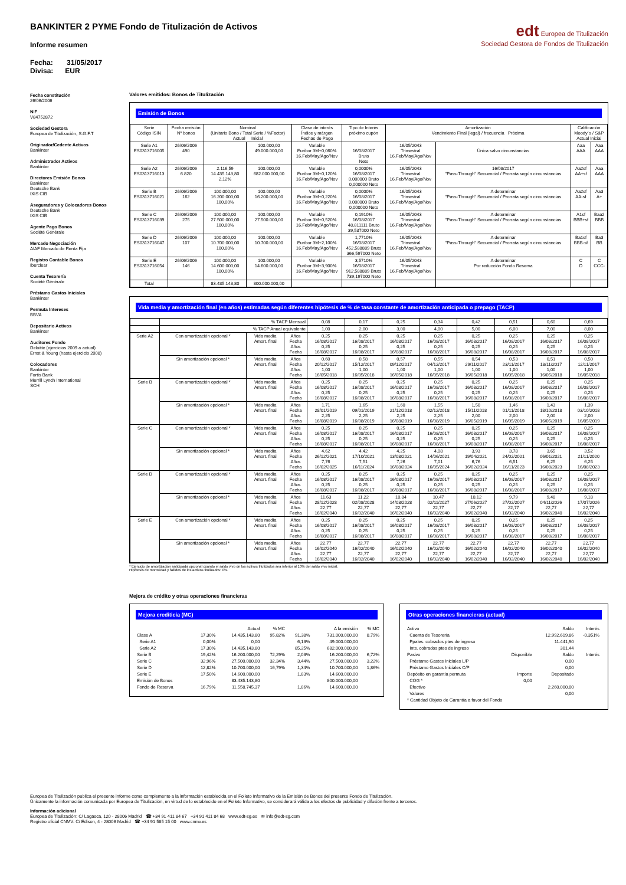BANKINTER 2 PYME Fondo de Titulización de Activos
Informe resumen
Fecha: 31/05/2017
Divisa: EUR
edt Europea de Titulización
Sociedad Gestora de Fondos de Titulización
Fecha constitución
26/06/2006
NIF
V84752872
Sociedad Gestora
Europea de Titulización, S.G.F.T
Originador/Cedente Activos
Bankinter
Administrador Activos
Bankinter
Directores Emisión Bonos
Bankinter
Deutsche Bank
IXIS CIB
Aseguradores y Colocadores Bonos
Deutsche Bank
IXIS CIB
Agente Pago Bonos
Société Générale
Mercado Negociación
AIAF Mercado de Renta Fija
Registro Contable Bonos
Iberclear
Cuenta Tesorería
Société Générale
Préstamo Gastos Iniciales
Bankinter
Permuta Intereses
BBVA
Depositario Activos
Bankinter
Auditores Fondo
Deloitte (ejercicios 2009 a actual)
Ernst & Young (hasta ejercicio 2008)
Colocadores
Bankinter
Fortis Bank
Merrill Lynch International
SCH
Valores emitidos: Bonos de Titulización
Emisión de Bonos
| Serie Código ISIN | Fecha emisión Nº bonos | Nominal (Unitario Bono / Total Serie / %Factor) Actual Inicial | | Clase de interés Índice y márgen Fechas de Pago | Tipo de Interés próximo cupón | Amortización Vencimiento Final (legal) / frecuencia Próxima | | Calificación Moody´s / S&P Actual Inicial | |
| --- | --- | --- | --- | --- | --- | --- | --- | --- | --- |
| Serie A1 ES0313716005 | 26/06/2006 490 | | 100.000,00 49.000.000,00 | Variable Euribor 3M+0,060% 16.Feb/May/Ago/Nov | 16/08/2017 Bruto Neto | 16/05/2043 Trimestral 16.Feb/May/Ago/Nov | Única salvo circunstancias | Aaa AAA | Aaa AAA |
| Serie A2 ES0313716013 | 26/06/2006 6.820 | 2.116,59 14.435.143,80 2,12% | 100.000,00 682.000.000,00 | Variable Euribor 3M+0,120% 16.Feb/May/Ago/Nov | 0,0000% 16/08/2017 0,000000 Bruto 0,000000 Neto | 16/05/2043 Trimestral 16.Feb/May/Ago/Nov | 16/08/2017 "Pass-Through" Secuencial / Prorrata según circunstancias | Aa2sf AA+sf | Aaa AAA |
| Serie B ES0313716021 | 26/06/2006 162 | 100.000,00 16.200.000,00 100,00% | 100.000,00 16.200.000,00 | Variable Euribor 3M+0,220% 16.Feb/May/Ago/Nov | 0,0000% 16/08/2017 0,000000 Bruto 0,000000 Neto | 16/05/2043 Trimestral 16.Feb/May/Ago/Nov | A determinar "Pass-Through" Secuencial / Prorrata según circunstancias | Aa2sf AA-sf | Aa3 A+ |
| Serie C ES0313716039 | 26/06/2006 275 | 100.000,00 27.500.000,00 100,00% | 100.000,00 27.500.000,00 | Variable Euribor 3M+0,520% 16.Feb/May/Ago/Nov | 0,1910% 16/08/2017 48,811111 Bruto 39,537000 Neto | 16/05/2043 Trimestral 16.Feb/May/Ago/Nov | A determinar "Pass-Through" Secuencial / Prorrata según circunstancias | A1sf BBB+sf | Baa2 BBB |
| Serie D ES0313716047 | 26/06/2006 107 | 100.000,00 10.700.000,00 100,00% | 100.000,00 10.700.000,00 | Variable Euribor 3M+2,100% 16.Feb/May/Ago/Nov | 1,7710% 16/08/2017 452,588889 Bruto 366,597000 Neto | 16/05/2043 Trimestral 16.Feb/May/Ago/Nov | A determinar "Pass-Through" Secuencial / Prorrata según circunstancias | Ba1sf BBB-sf | Ba3 BB |
| Serie E ES0313716054 | 26/06/2006 146 | 100.000,00 14.600.000,00 100,00% | 100.000,00 14.600.000,00 | Variable Euribor 3M+3,900% 16.Feb/May/Ago/Nov | 3,5710% 16/08/2017 912,588889 Bruto 739,197000 Neto | 16/05/2043 Trimestral 16.Feb/May/Ago/Nov | A determinar Por reducción Fondo Reserva | C D | C CCC- |
| Total | | 83.435.143,80 | 800.000.000,00 | | | | | | |
Vida media y amortización final (en años) estimadas según diferentes hipótesis de % de tasa constante de amortización anticipada o prepago (TACP)
| | % TACP Mensual | | | 0,08 | 0,17 | 0,25 | 0,34 | 0,42 | 0,51 | 0,60 | 0,69 |
| | % TACP Anual equivalente | | | 1,00 | 2,00 | 3,00 | 4,00 | 5,00 | 6,00 | 7,00 | 8,00 |
| Serie A2 | Con amortización opcional * | Vida media Amort. final | Años Fecha Años Fecha | 0,25 16/08/2017 0,25 16/08/2017 | 0,25 16/08/2017 0,25 16/08/2017 | 0,25 16/08/2017 0,25 16/08/2017 | 0,25 16/08/2017 0,25 16/08/2017 | 0,25 16/08/2017 0,25 16/08/2017 | 0,25 16/08/2017 0,25 16/08/2017 | 0,25 16/08/2017 0,25 16/08/2017 | 0,25 16/08/2017 0,25 16/08/2017 |
| | Sin amortización opcional * | Vida media Amort. final | Años Fecha Años Fecha | 0,60 20/12/2017 1,00 16/05/2018 | 0,58 15/12/2017 1,00 16/05/2018 | 0,57 09/12/2017 1,00 16/05/2018 | 0,55 04/12/2017 1,00 16/05/2018 | 0,54 29/11/2017 1,00 16/05/2018 | 0,53 23/11/2017 1,00 16/05/2018 | 0,51 18/11/2017 1,00 16/05/2018 | 0,50 12/11/2017 1,00 16/05/2018 |
| Serie B | Con amortización opcional * | Vida media Amort. final | Años Fecha Años Fecha | 0,25 16/08/2017 0,25 16/08/2017 | 0,25 16/08/2017 0,25 16/08/2017 | 0,25 16/08/2017 0,25 16/08/2017 | 0,25 16/08/2017 0,25 16/08/2017 | 0,25 16/08/2017 0,25 16/08/2017 | 0,25 16/08/2017 0,25 16/08/2017 | 0,25 16/08/2017 0,25 16/08/2017 | 0,25 16/08/2017 0,25 16/08/2017 |
| | Sin amortización opcional * | Vida media Amort. final | Años Fecha Años Fecha | 1,71 28/01/2019 2,25 16/08/2019 | 1,65 09/01/2019 2,25 16/08/2019 | 1,60 21/12/2018 2,25 16/08/2019 | 1,55 02/12/2018 2,25 16/08/2019 | 1,50 15/11/2018 2,00 16/05/2019 | 1,46 01/11/2018 2,00 16/05/2019 | 1,43 18/10/2018 2,00 16/05/2019 | 1,39 03/10/2018 2,00 16/05/2019 |
| Serie C | Con amortización opcional * | Vida media Amort. final | Años Fecha Años Fecha | 0,25 16/08/2017 0,25 16/08/2017 | 0,25 16/08/2017 0,25 16/08/2017 | 0,25 16/08/2017 0,25 16/08/2017 | 0,25 16/08/2017 0,25 16/08/2017 | 0,25 16/08/2017 0,25 16/08/2017 | 0,25 16/08/2017 0,25 16/08/2017 | 0,25 16/08/2017 0,25 16/08/2017 | 0,25 16/08/2017 0,25 16/08/2017 |
| | Sin amortización opcional * | Vida media Amort. final | Años Fecha Años Fecha | 4,62 26/12/2021 7,76 16/02/2025 | 4,42 17/10/2021 7,51 16/11/2024 | 4,25 13/08/2021 7,26 16/08/2024 | 4,08 14/06/2021 7,01 16/05/2024 | 3,93 19/04/2021 6,76 16/02/2024 | 3,78 24/02/2021 6,51 16/11/2023 | 3,65 06/01/2021 6,25 16/08/2023 | 3,52 21/11/2020 6,25 16/08/2023 |
| Serie D | Con amortización opcional * | Vida media Amort. final | Años Fecha Años Fecha | 0,25 16/08/2017 0,25 16/08/2017 | 0,25 16/08/2017 0,25 16/08/2017 | 0,25 16/08/2017 0,25 16/08/2017 | 0,25 16/08/2017 0,25 16/08/2017 | 0,25 16/08/2017 0,25 16/08/2017 | 0,25 16/08/2017 0,25 16/08/2017 | 0,25 16/08/2017 0,25 16/08/2017 | 0,25 16/08/2017 0,25 16/08/2017 |
| | Sin amortización opcional * | Vida media Amort. final | Años Fecha Años Fecha | 11,63 28/12/2028 22,77 16/02/2040 | 11,22 02/08/2028 22,77 16/02/2040 | 10,84 14/03/2028 22,77 16/02/2040 | 10,47 02/11/2027 22,77 16/02/2040 | 10,12 27/06/2027 22,77 16/02/2040 | 9,79 27/02/2027 22,77 16/02/2040 | 9,48 04/11/2026 22,77 16/02/2040 | 9,18 17/07/2026 22,77 16/02/2040 |
| Serie E | Con amortización opcional * | Vida media Amort. final | Años Fecha Años Fecha | 0,25 16/08/2017 0,25 16/08/2017 | 0,25 16/08/2017 0,25 16/08/2017 | 0,25 16/08/2017 0,25 16/08/2017 | 0,25 16/08/2017 0,25 16/08/2017 | 0,25 16/08/2017 0,25 16/08/2017 | 0,25 16/08/2017 0,25 16/08/2017 | 0,25 16/08/2017 0,25 16/08/2017 | 0,25 16/08/2017 0,25 16/08/2017 |
| | Sin amortización opcional * | Vida media Amort. final | Años Fecha Años Fecha | 22,77 16/02/2040 22,77 16/02/2040 | 22,77 16/02/2040 22,77 16/02/2040 | 22,77 16/02/2040 22,77 16/02/2040 | 22,77 16/02/2040 22,77 16/02/2040 | 22,77 16/02/2040 22,77 16/02/2040 | 22,77 16/02/2040 22,77 16/02/2040 | 22,77 16/02/2040 22,77 16/02/2040 | 22,77 16/02/2040 22,77 16/02/2040 |
* Ejercicio de amortización anticipada opcional cuando el saldo vivo de los activos titulizados sea inferior al 10% del saldo vivo inicial.
Hipótesis de morosidad y fallidos de los activos titulizados: 0%.
Mejora de crédito y otras operaciones financieras
Mejora crediticia (MC)
| | | Actual | % MC | | A la emisión | % MC |
| Clase A | 17,30% | 14.435.143,80 | 95,82% | 91,38% | 731.000.000,00 | 8,79% |
| Serie A1 | 0,00% | 0,00 | | 6,13% | 49.000.000,00 | |
| Serie A2 | 17,30% | 14.435.143,80 | | 85,25% | 682.000.000,00 | |
| Serie B | 19,42% | 16.200.000,00 | 72,29% | 2,03% | 16.200.000,00 | 6,72% |
| Serie C | 32,96% | 27.500.000,00 | 32,34% | 3,44% | 27.500.000,00 | 3,22% |
| Serie D | 12,82% | 10.700.000,00 | 16,79% | 1,34% | 10.700.000,00 | 1,86% |
| Serie E | 17,50% | 14.600.000,00 | | 1,83% | 14.600.000,00 | |
| Emisión de Bonos | | 83.435.143,80 | | | 800.000.000,00 | |
| Fondo de Reserva | 16,79% | 11.558.745,37 | | 1,86% | 14.600.000,00 | |
Otras operaciones financieras (actual)
| Activo | | Saldo | Interés |
| Cuenta de Tesorería | | 12.992.619,86 | -0,351% |
| Ppales. cobrados ptes de ingreso | | 11.441,90 | |
| Ints. cobrados ptes de ingreso | | 301,44 | |
| Pasivo | Disponible | Saldo | Interés |
| Préstamo Gastos Iniciales L/P | | 0,00 | |
| Préstamo Gastos Iniciales C/P | | 0,00 | |
| Depósito en garantía permuta | Importe | Depositado | |
| COG * | 0,00 | | |
| Efectivo | | 2.260.000,00 | |
| Valores | | 0,00 | |
| * Cantidad Objeto de Garantía a favor del Fondo | | | |
Europea de Titulización publica el presente informe como complemento a la información establecida en el Folleto Informativo de la Emisión de Bonos del presente Fondo de Titulización.
Únicamente la información comunicada por Europea de Titulización, en virtud de lo establecido en el Folleto Informativo, se considerará válida a los efectos de publicidad y difusión frente a terceros.
Información adicional
Europea de Titulización: C/ Lagasca, 120 - 28006 Madrid ☎ +34 91 411 84 67 +34 91 411 84 68 www.edt-sg.es ✉ info@edt-sg.com
Registro oficial CNMV: C/ Edison, 4 - 28006 Madrid ☎ +34 91 585 15 00 www.cnmv.es